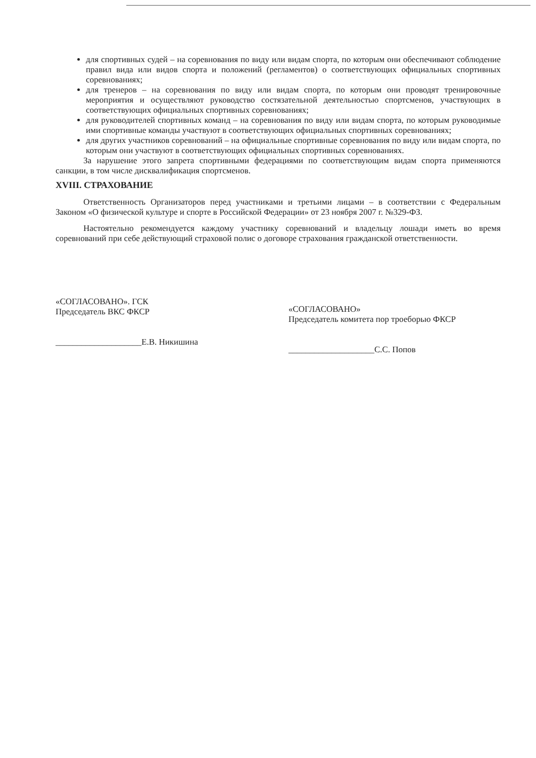для спортивных судей – на соревнования по виду или видам спорта, по которым они обеспечивают соблюдение правил вида или видов спорта и положений (регламентов) о соответствующих официальных спортивных соревнованиях;
для тренеров – на соревнования по виду или видам спорта, по которым они проводят тренировочные мероприятия и осуществляют руководство состязательной деятельностью спортсменов, участвующих в соответствующих официальных спортивных соревнованиях;
для руководителей спортивных команд – на соревнования по виду или видам спорта, по которым руководимые ими спортивные команды участвуют в соответствующих официальных спортивных соревнованиях;
для других участников соревнований – на официальные спортивные соревнования по виду или видам спорта, по которым они участвуют в соответствующих официальных спортивных соревнованиях.
За нарушение этого запрета спортивными федерациями по соответствующим видам спорта применяются санкции, в том числе дисквалификация спортсменов.
XVIII. СТРАХОВАНИЕ
Ответственность Организаторов перед участниками и третьими лицами – в соответствии с Федеральным Законом «О физической культуре и спорте в Российской Федерации» от 23 ноября 2007 г. №329-ФЗ.
Настоятельно рекомендуется каждому участнику соревнований и владельцу лошади иметь во время соревнований при себе действующий страховой полис о договоре страхования гражданской ответственности.
«СОГЛАСОВАНО». ГСК
Председатель ВКС ФКСР
____________________Е.В. Никишина
«СОГЛАСОВАНО»
Председатель комитета пор троеборью ФКСР
____________________С.С. Попов